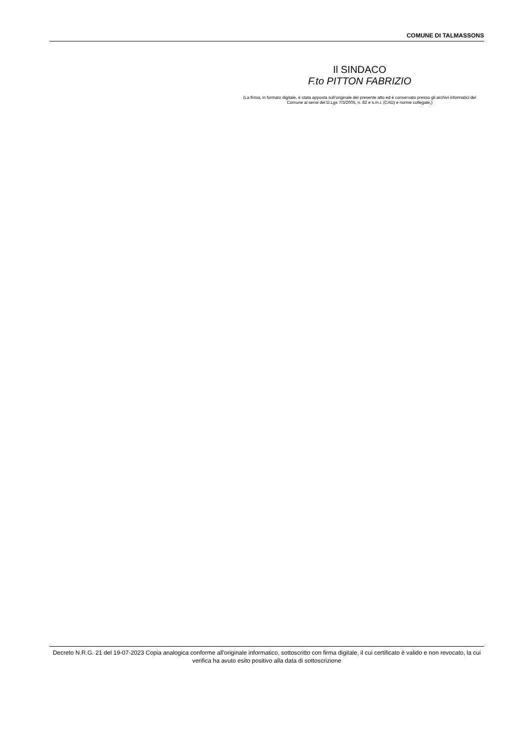COMUNE DI TALMASSONS
Il SINDACO
F.to PITTON FABRIZIO
(La firma, in formato digitale, è stata apposta sull’originale del presente atto ed è conservato presso gli archivi informatici del Comune ai sensi del D.Lgs 7/3/2005, n. 82 e s.m.i. (CAD) e norme collegate,)
Decreto N.R.G. 21 del 19-07-2023 Copia analogica conforme all'originale informatico, sottoscritto con firma digitale, il cui certificato è valido e non revocato, la cui verifica ha avuto esito positivo alla data di sottoscrizione